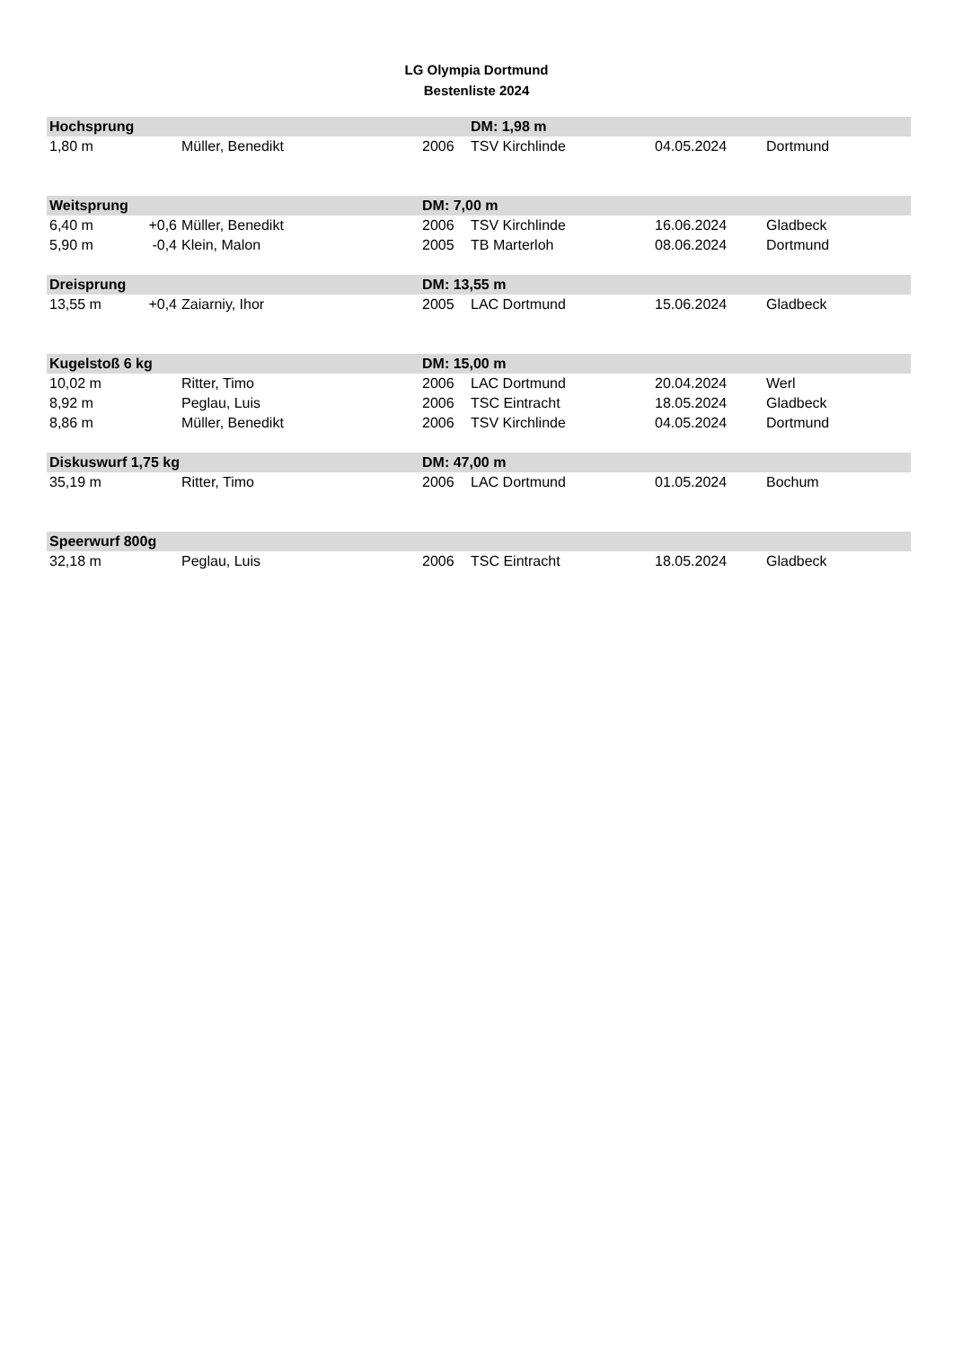LG Olympia Dortmund
Bestenliste 2024
| Hochsprung | | | | DM: 1,98 m | | |
| --- | --- | --- | --- | --- | --- | --- |
| 1,80 m | | Müller, Benedikt | 2006 | TSV Kirchlinde | 04.05.2024 | Dortmund |
| Weitsprung | | | DM: 7,00 m | | | |
| 6,40 m | +0,6 | Müller, Benedikt | 2006 | TSV Kirchlinde | 16.06.2024 | Gladbeck |
| 5,90 m | -0,4 | Klein, Malon | 2005 | TB Marterloh | 08.06.2024 | Dortmund |
| Dreisprung | | | DM: 13,55 m | | | |
| 13,55 m | +0,4 | Zaiarniy, Ihor | 2005 | LAC Dortmund | 15.06.2024 | Gladbeck |
| Kugelstoß 6 kg | | | DM: 15,00 m | | | |
| 10,02 m | | Ritter, Timo | 2006 | LAC Dortmund | 20.04.2024 | Werl |
| 8,92 m | | Peglau, Luis | 2006 | TSC Eintracht | 18.05.2024 | Gladbeck |
| 8,86 m | | Müller, Benedikt | 2006 | TSV Kirchlinde | 04.05.2024 | Dortmund |
| Diskuswurf 1,75 kg | | | DM: 47,00 m | | | |
| 35,19 m | | Ritter, Timo | 2006 | LAC Dortmund | 01.05.2024 | Bochum |
| Speerwurf 800g | | | | | | |
| 32,18 m | | Peglau, Luis | 2006 | TSC Eintracht | 18.05.2024 | Gladbeck |